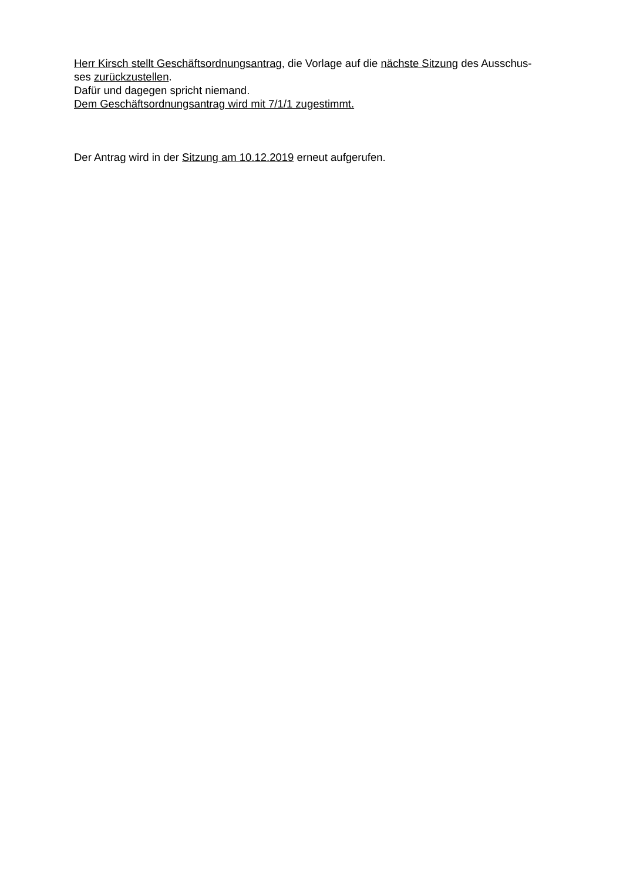Herr Kirsch stellt Geschäftsordnungsantrag, die Vorlage auf die nächste Sitzung des Ausschus-
ses zurückzustellen.
Dafür und dagegen spricht niemand.
Dem Geschäftsordnungsantrag wird mit 7/1/1 zugestimmt.
Der Antrag wird in der Sitzung am 10.12.2019 erneut aufgerufen.